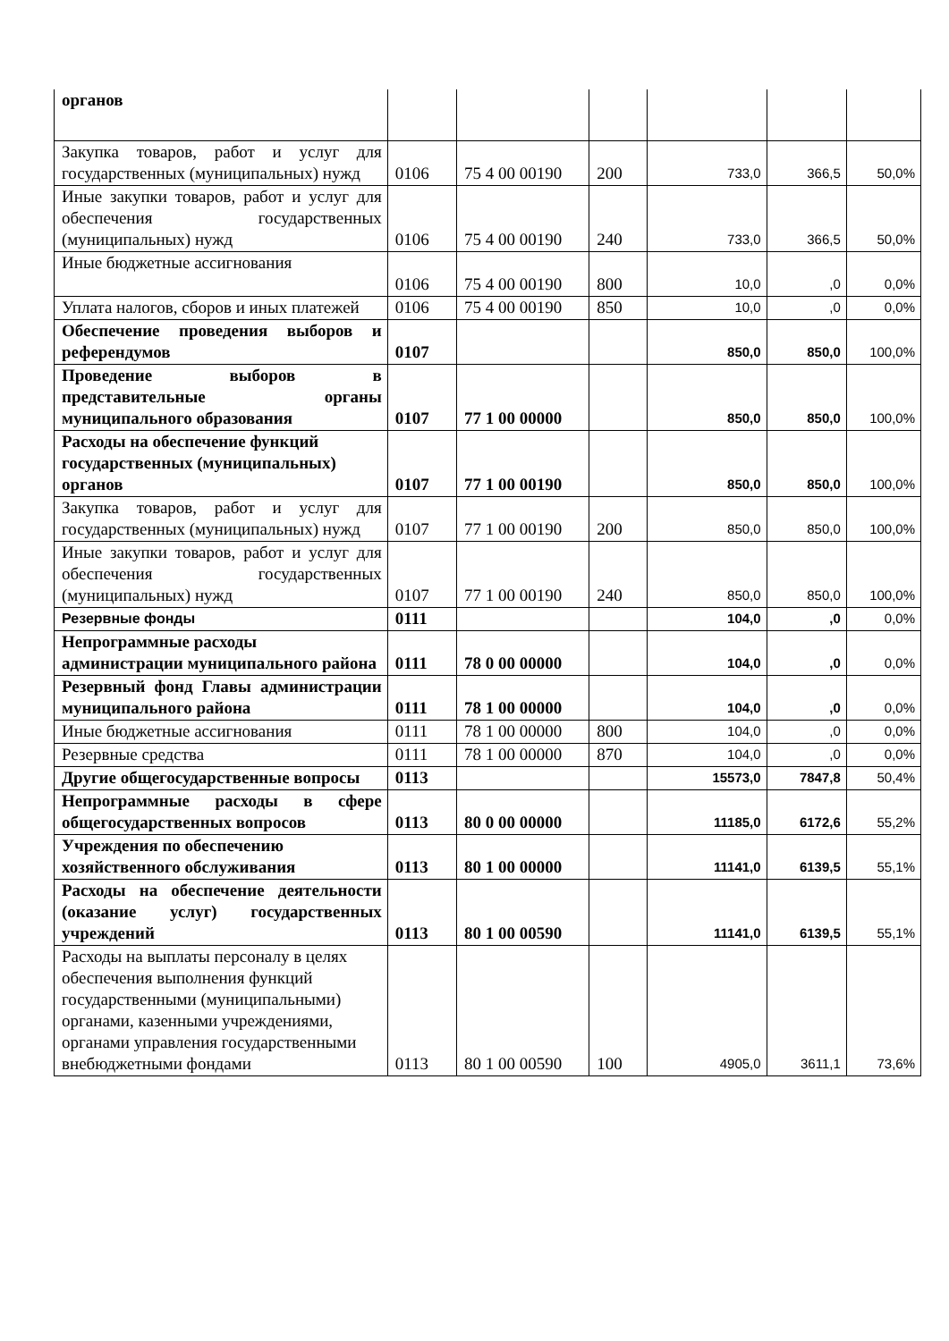| органов | | | | | | |
| Закупка товаров, работ и услуг для государственных (муниципальных) нужд | 0106 | 75 4 00 00190 | 200 | 733,0 | 366,5 | 50,0% |
| Иные закупки товаров, работ и услуг для обеспечения государственных (муниципальных) нужд | 0106 | 75 4 00 00190 | 240 | 733,0 | 366,5 | 50,0% |
| Иные бюджетные ассигнования | 0106 | 75 4 00 00190 | 800 | 10,0 | ,0 | 0,0% |
| Уплата налогов, сборов и иных платежей | 0106 | 75 4 00 00190 | 850 | 10,0 | ,0 | 0,0% |
| Обеспечение проведения выборов и референдумов | 0107 | | | 850,0 | 850,0 | 100,0% |
| Проведение выборов в представительные органы муниципального образования | 0107 | 77 1 00 00000 | | 850,0 | 850,0 | 100,0% |
| Расходы на обеспечение функций государственных (муниципальных) органов | 0107 | 77 1 00 00190 | | 850,0 | 850,0 | 100,0% |
| Закупка товаров, работ и услуг для государственных (муниципальных) нужд | 0107 | 77 1 00 00190 | 200 | 850,0 | 850,0 | 100,0% |
| Иные закупки товаров, работ и услуг для обеспечения государственных (муниципальных) нужд | 0107 | 77 1 00 00190 | 240 | 850,0 | 850,0 | 100,0% |
| Резервные фонды | 0111 | | | 104,0 | ,0 | 0,0% |
| Непрограммные расходы администрации муниципального района | 0111 | 78 0 00 00000 | | 104,0 | ,0 | 0,0% |
| Резервный фонд Главы администрации муниципального района | 0111 | 78 1 00 00000 | | 104,0 | ,0 | 0,0% |
| Иные бюджетные ассигнования | 0111 | 78 1 00 00000 | 800 | 104,0 | ,0 | 0,0% |
| Резервные средства | 0111 | 78 1 00 00000 | 870 | 104,0 | ,0 | 0,0% |
| Другие общегосударственные вопросы | 0113 | | | 15573,0 | 7847,8 | 50,4% |
| Непрограммные расходы в сфере общегосударственных вопросов | 0113 | 80 0 00 00000 | | 11185,0 | 6172,6 | 55,2% |
| Учреждения по обеспечению хозяйственного обслуживания | 0113 | 80 1 00 00000 | | 11141,0 | 6139,5 | 55,1% |
| Расходы на обеспечение деятельности (оказание услуг) государственных учреждений | 0113 | 80 1 00 00590 | | 11141,0 | 6139,5 | 55,1% |
| Расходы на выплаты персоналу в целях обеспечения выполнения функций государственными (муниципальными) органами, казенными учреждениями, органами управления государственными внебюджетными фондами | 0113 | 80 1 00 00590 | 100 | 4905,0 | 3611,1 | 73,6% |